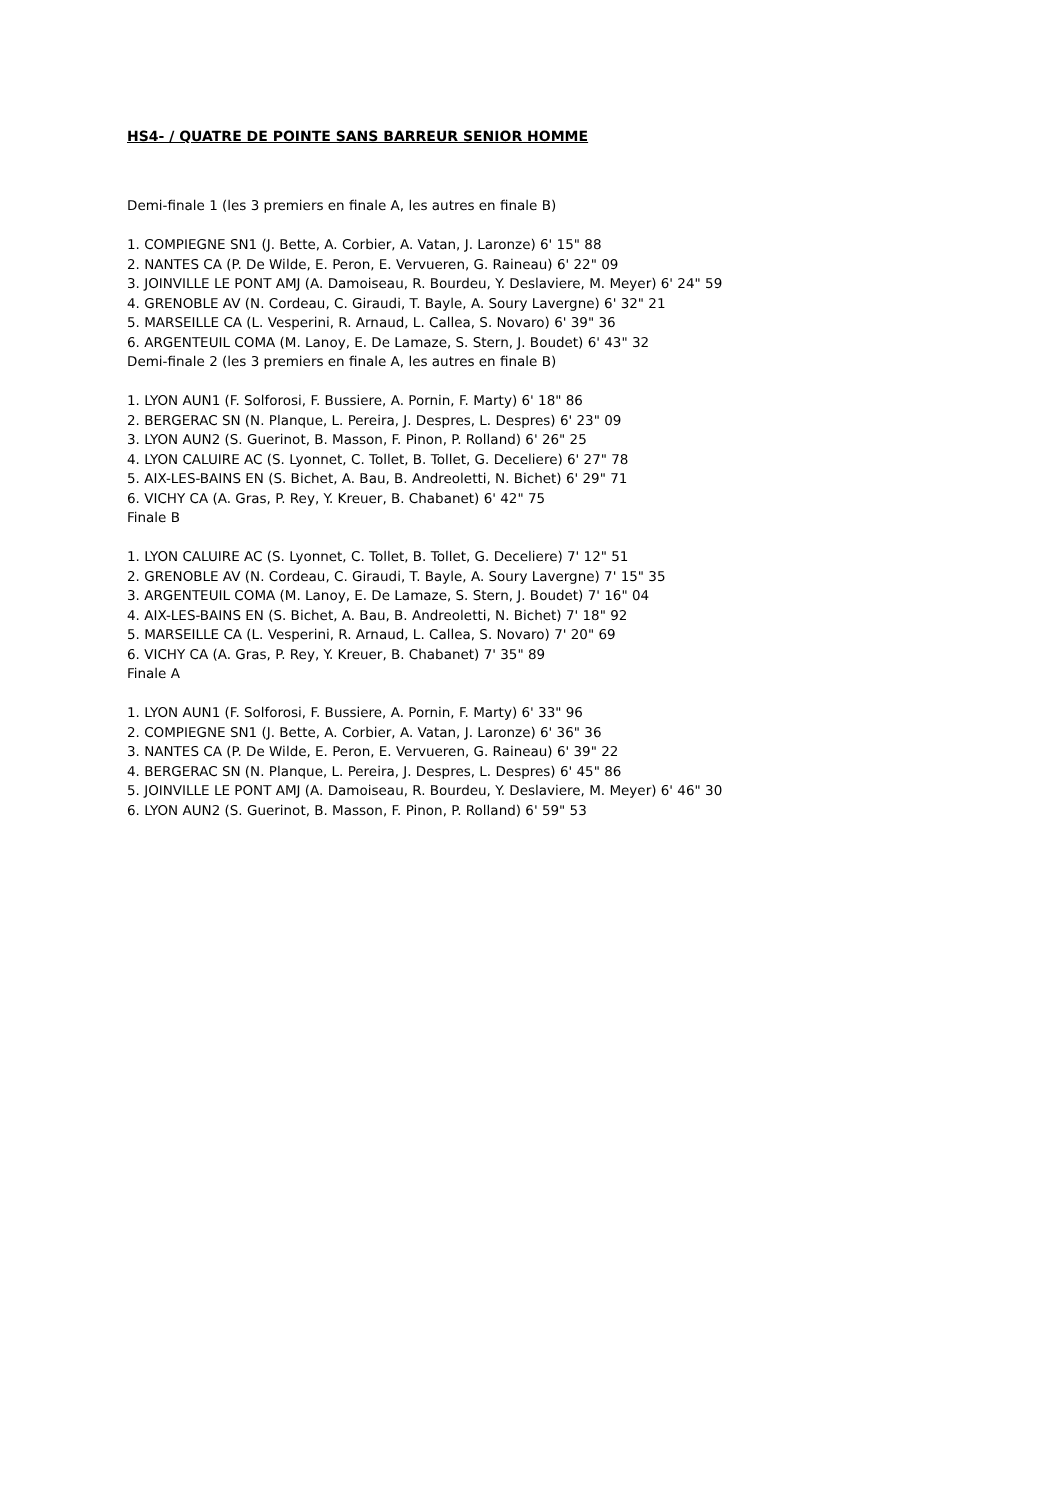HS4- / QUATRE DE POINTE SANS BARREUR SENIOR HOMME
Demi-finale 1 (les 3 premiers en finale A, les autres en finale B)
1. COMPIEGNE SN1 (J. Bette, A. Corbier, A. Vatan, J. Laronze) 6' 15" 88
2. NANTES CA (P. De Wilde, E. Peron, E. Vervueren, G. Raineau) 6' 22" 09
3. JOINVILLE LE PONT AMJ (A. Damoiseau, R. Bourdeu, Y. Deslaviere, M. Meyer) 6' 24" 59
4. GRENOBLE AV (N. Cordeau, C. Giraudi, T. Bayle, A. Soury Lavergne) 6' 32" 21
5. MARSEILLE CA (L. Vesperini, R. Arnaud, L. Callea, S. Novaro) 6' 39" 36
6. ARGENTEUIL COMA (M. Lanoy, E. De Lamaze, S. Stern, J. Boudet) 6' 43" 32
Demi-finale 2 (les 3 premiers en finale A, les autres en finale B)
1. LYON AUN1 (F. Solforosi, F. Bussiere, A. Pornin, F. Marty) 6' 18" 86
2. BERGERAC SN (N. Planque, L. Pereira, J. Despres, L. Despres) 6' 23" 09
3. LYON AUN2 (S. Guerinot, B. Masson, F. Pinon, P. Rolland) 6' 26" 25
4. LYON CALUIRE AC (S. Lyonnet, C. Tollet, B. Tollet, G. Deceliere) 6' 27" 78
5. AIX-LES-BAINS EN (S. Bichet, A. Bau, B. Andreoletti, N. Bichet) 6' 29" 71
6. VICHY CA (A. Gras, P. Rey, Y. Kreuer, B. Chabanet) 6' 42" 75
Finale B
1. LYON CALUIRE AC (S. Lyonnet, C. Tollet, B. Tollet, G. Deceliere) 7' 12" 51
2. GRENOBLE AV (N. Cordeau, C. Giraudi, T. Bayle, A. Soury Lavergne) 7' 15" 35
3. ARGENTEUIL COMA (M. Lanoy, E. De Lamaze, S. Stern, J. Boudet) 7' 16" 04
4. AIX-LES-BAINS EN (S. Bichet, A. Bau, B. Andreoletti, N. Bichet) 7' 18" 92
5. MARSEILLE CA (L. Vesperini, R. Arnaud, L. Callea, S. Novaro) 7' 20" 69
6. VICHY CA (A. Gras, P. Rey, Y. Kreuer, B. Chabanet) 7' 35" 89
Finale A
1. LYON AUN1 (F. Solforosi, F. Bussiere, A. Pornin, F. Marty) 6' 33" 96
2. COMPIEGNE SN1 (J. Bette, A. Corbier, A. Vatan, J. Laronze) 6' 36" 36
3. NANTES CA (P. De Wilde, E. Peron, E. Vervueren, G. Raineau) 6' 39" 22
4. BERGERAC SN (N. Planque, L. Pereira, J. Despres, L. Despres) 6' 45" 86
5. JOINVILLE LE PONT AMJ (A. Damoiseau, R. Bourdeu, Y. Deslaviere, M. Meyer) 6' 46" 30
6. LYON AUN2 (S. Guerinot, B. Masson, F. Pinon, P. Rolland) 6' 59" 53